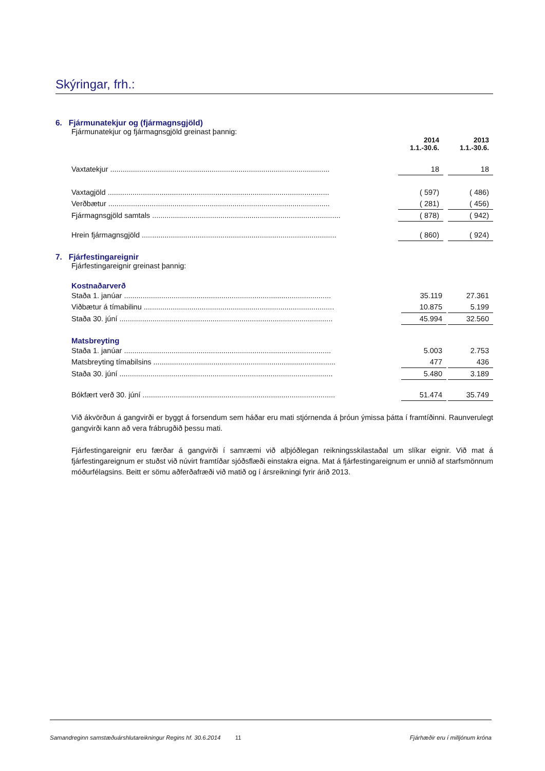Skýringar, frh.:
6. Fjármunatekjur og (fjármagnsgjöld)
Fjármunatekjur og fjármagnsgjöld greinast þannig:
| | 2014 1.1.-30.6. | | 2013 1.1.-30.6. |
| --- | --- | --- | --- |
| Vaxtatekjur .......................................................................................................... | 18 | | 18 |
| Vaxtagjöld ........................................................................................................... | ( 597) | | ( 486) |
| Verðbætur ........................................................................................................... | ( 281) | | ( 456) |
| Fjármagnsgjöld samtals ........................................................................................... | ( 878) | | ( 942) |
| Hrein fjármagnsgjöld .............................................................................................. | ( 860) | | ( 924) |
7. Fjárfestingareignir
Fjárfestingareignir greinast þannig:
Kostnaðarverð
| Staða 1. janúar .................................................................................................... | 35.119 | | 27.361 |
| Viðbætur á tímabilinu ............................................................................................ | 10.875 | | 5.199 |
| Staða 30. júní ....................................................................................................... | 45.994 | | 32.560 |
Matsbreyting
| Staða 1. janúar .................................................................................................... | 5.003 | | 2.753 |
| Matsbreyting tímabilsins ........................................................................................ | 477 | | 436 |
| Staða 30. júní ....................................................................................................... | 5.480 | | 3.189 |
| Bókfært verð 30. júní ............................................................................................. | 51.474 | | 35.749 |
Við ákvörðun á gangvirði er byggt á forsendum sem háðar eru mati stjórnenda á þróun ýmissa þátta í framtíðinni. Raunverulegt gangvirði kann að vera frábrugðið þessu mati.
Fjárfestingareignir eru færðar á gangvirði í samræmi við alþjóðlegan reikningsskilastaðal um slíkar eignir. Við mat á fjárfestingareignum er stuðst við núvirt framtíðar sjóðsflæði einstakra eigna. Mat á fjárfestingareignum er unnið af starfsmönnum móðurfélagsins. Beitt er sömu aðferðafræði við matið og í ársreikningi fyrir árið 2013.
Samandreginn samstæðuárshlutareikningur Regins hf. 30.6.2014 11 Fjárhæðir eru í milljónum króna